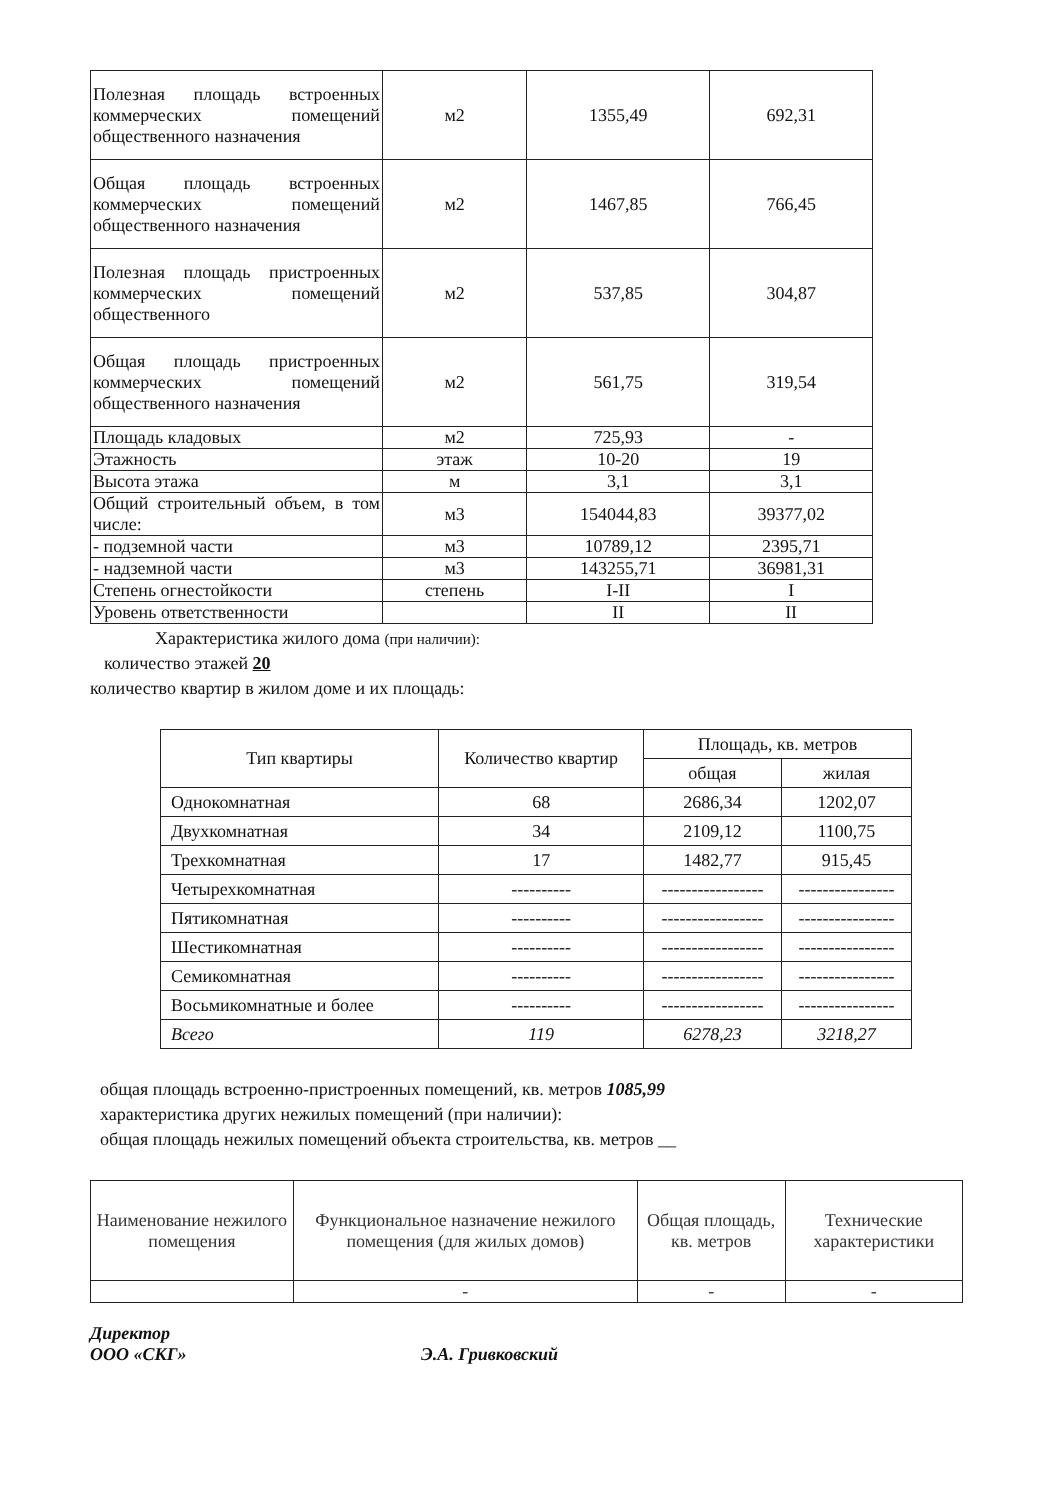| Полезная площадь встроенных коммерческих помещений общественного назначения | м2 | 1355,49 | 692,31 |
| Общая площадь встроенных коммерческих помещений общественного назначения | м2 | 1467,85 | 766,45 |
| Полезная площадь пристроенных коммерческих помещений общественного | м2 | 537,85 | 304,87 |
| Общая площадь пристроенных коммерческих помещений общественного назначения | м2 | 561,75 | 319,54 |
| Площадь кладовых | м2 | 725,93 | - |
| Этажность | этаж | 10-20 | 19 |
| Высота этажа | м | 3,1 | 3,1 |
| Общий строительный объем, в том числе: | м3 | 154044,83 | 39377,02 |
| - подземной части | м3 | 10789,12 | 2395,71 |
| - надземной части | м3 | 143255,71 | 36981,31 |
| Степень огнестойкости | степень | I-II | I |
| Уровень ответственности | | II | II |
Характеристика жилого дома (при наличии):
количество этажей 20
количество квартир в жилом доме и их площадь:
| Тип квартиры | Количество квартир | Площадь, кв. метров | |
| --- | --- | --- | --- |
| | | общая | жилая |
| Однокомнатная | 68 | 2686,34 | 1202,07 |
| Двухкомнатная | 34 | 2109,12 | 1100,75 |
| Трехкомнатная | 17 | 1482,77 | 915,45 |
| Четырехкомнатная | ---------- | ----------------- | ---------------- |
| Пятикомнатная | ---------- | ----------------- | ---------------- |
| Шестикомнатная | ---------- | ----------------- | ---------------- |
| Семикомнатная | ---------- | ----------------- | ---------------- |
| Восьмикомнатные и более | ---------- | ----------------- | ---------------- |
| Всего | 119 | 6278,23 | 3218,27 |
общая площадь встроенно-пристроенных помещений, кв. метров 1085,99
характеристика других нежилых помещений (при наличии):
общая площадь нежилых помещений объекта строительства, кв. метров __
| Наименование нежилого помещения | Функциональное назначение нежилого помещения (для жилых домов) | Общая площадь, кв. метров | Технические характеристики |
| --- | --- | --- | --- |
| | - | - | - |
Директор
ООО «СКГ» Э.А. Гривковский